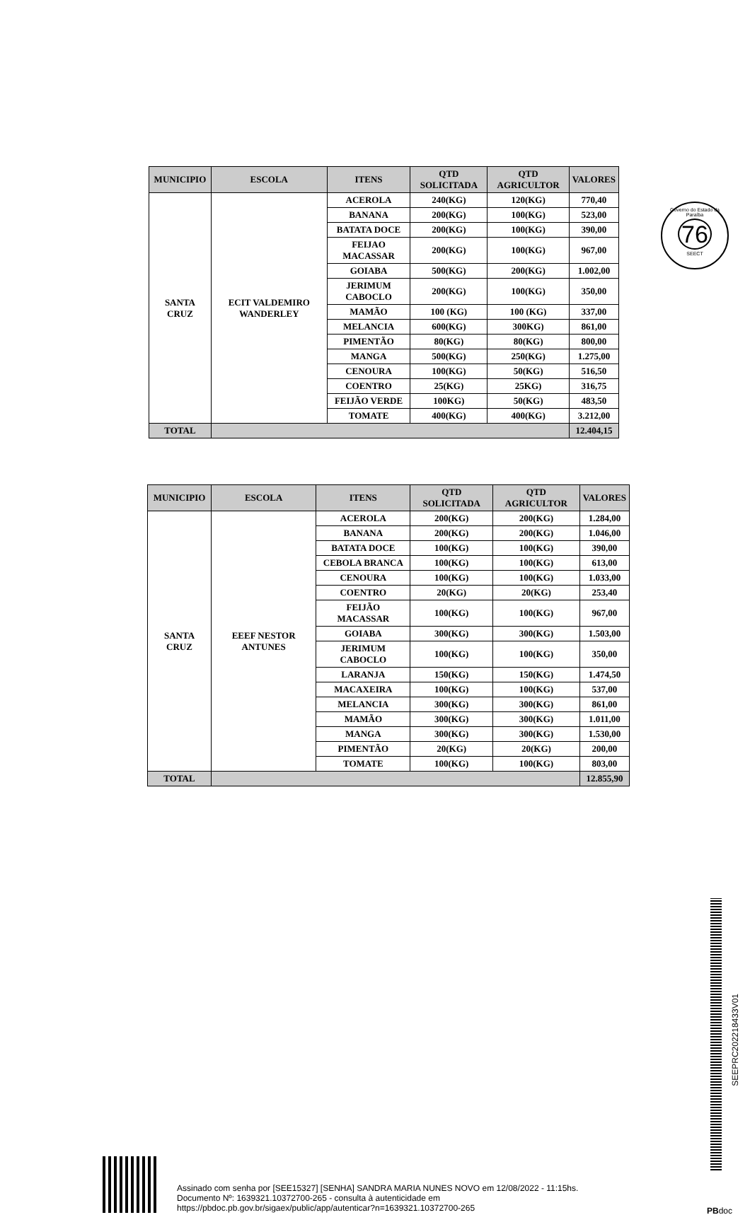Governo do Estado da Paraíba
76
SEECT
| MUNICIPIO | ESCOLA | ITENS | QTD SOLICITADA | QTD AGRICULTOR | VALORES |
| --- | --- | --- | --- | --- | --- |
| SANTA CRUZ | ECIT VALDEMIRO WANDERLEY | ACEROLA | 240(KG) | 120(KG) | 770,40 |
| | | BANANA | 200(KG) | 100(KG) | 523,00 |
| | | BATATA DOCE | 200(KG) | 100(KG) | 390,00 |
| | | FEIJAO MACASSAR | 200(KG) | 100(KG) | 967,00 |
| | | GOIABA | 500(KG) | 200(KG) | 1.002,00 |
| | | JERIMUM CABOCLO | 200(KG) | 100(KG) | 350,00 |
| | | MAMÃO | 100 (KG) | 100 (KG) | 337,00 |
| | | MELANCIA | 600(KG) | 300KG) | 861,00 |
| | | PIMENTÃO | 80(KG) | 80(KG) | 800,00 |
| | | MANGA | 500(KG) | 250(KG) | 1.275,00 |
| | | CENOURA | 100(KG) | 50(KG) | 516,50 |
| | | COENTRO | 25(KG) | 25KG) | 316,75 |
| | | FEIJÃO VERDE | 100KG) | 50(KG) | 483,50 |
| | | TOMATE | 400(KG) | 400(KG) | 3.212,00 |
| TOTAL | | | | | 12.404,15 |
| MUNICIPIO | ESCOLA | ITENS | QTD SOLICITADA | QTD AGRICULTOR | VALORES |
| --- | --- | --- | --- | --- | --- |
| SANTA CRUZ | EEEF NESTOR ANTUNES | ACEROLA | 200(KG) | 200(KG) | 1.284,00 |
| | | BANANA | 200(KG) | 200(KG) | 1.046,00 |
| | | BATATA DOCE | 100(KG) | 100(KG) | 390,00 |
| | | CEBOLA BRANCA | 100(KG) | 100(KG) | 613,00 |
| | | CENOURA | 100(KG) | 100(KG) | 1.033,00 |
| | | COENTRO | 20(KG) | 20(KG) | 253,40 |
| | | FEIJÃO MACASSAR | 100(KG) | 100(KG) | 967,00 |
| | | GOIABA | 300(KG) | 300(KG) | 1.503,00 |
| | | JERIMUM CABOCLO | 100(KG) | 100(KG) | 350,00 |
| | | LARANJA | 150(KG) | 150(KG) | 1.474,50 |
| | | MACAXEIRA | 100(KG) | 100(KG) | 537,00 |
| | | MELANCIA | 300(KG) | 300(KG) | 861,00 |
| | | MAMÃO | 300(KG) | 300(KG) | 1.011,00 |
| | | MANGA | 300(KG) | 300(KG) | 1.530,00 |
| | | PIMENTÃO | 20(KG) | 20(KG) | 200,00 |
| | | TOMATE | 100(KG) | 100(KG) | 803,00 |
| TOTAL | | | | | 12.855,90 |
SEEPRC202218433V01
Assinado com senha por [SEE15327] [SENHA] SANDRA MARIA NUNES NOVO em 12/08/2022 - 11:15hs.
Documento Nº: 1639321.10372700-265 - consulta à autenticidade em
https://pbdoc.pb.gov.br/sigaex/public/app/autenticar?n=1639321.10372700-265
PBdoc